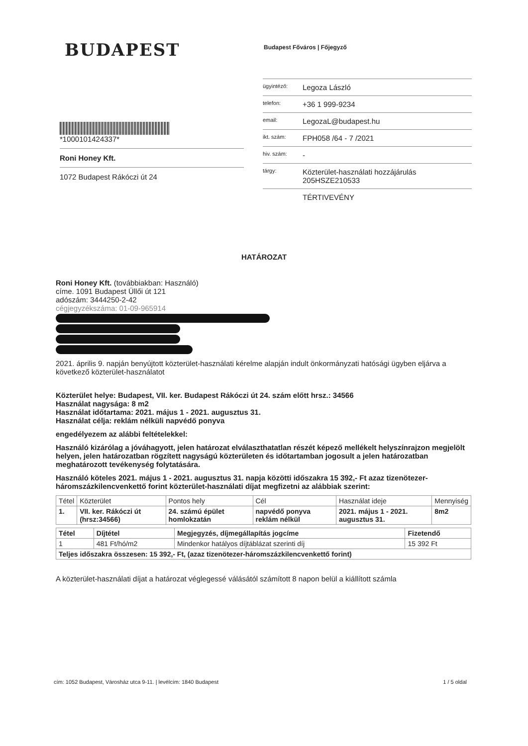BUDAPEST Budapest Főváros | Főjegyző
*1000101424337*
Roni Honey Kft.
1072 Budapest Rákóczi út 24
ügyintéző: Legoza László
telefon: +36 1 999-9234
email: LegozaL@budapest.hu
ikt. szám: FPH058 /64 - 7 /2021
hiv. szám: -
tárgy: Közterület-használati hozzájárulás
205HSZE210533
TÉRTIVEVÉNY
HATÁROZAT
Roni Honey Kft. (továbbiakban: Használó)
címe. 1091 Budapest Üllői út 121
adószám: 3444250-2-42
cégjegyzékszáma: 01-09-965914
2021. április 9. napján benyújtott közterület-használati kérelme alapján indult önkormányzati hatósági ügyben eljárva a következő közterület-használatot
Közterület helye: Budapest, VII. ker. Budapest Rákóczi út 24. szám előtt hrsz.: 34566
Használat nagysága: 8 m2
Használat időtartama: 2021. május 1 - 2021. augusztus 31.
Használat célja: reklám nélküli napvédő ponyva
engedélyezem az alábbi feltételekkel:
Használó kizárólag a jóváhagyott, jelen határozat elválaszthatatlan részét képező mellékelt helyszínrajzon megjelölt helyen, jelen határozatban rögzített nagyságú közterületen és időtartamban jogosult a jelen határozatban meghatározott tevékenység folytatására.
Használó köteles 2021. május 1 - 2021. augusztus 31. napja közötti időszakra 15 392,- Ft azaz tizenötezer-háromszázkilencvenkettő forint közterület-használati díjat megfizetni az alábbiak szerint:
| Tétel | Közterület | Pontos hely | Cél | Használat ideje | Mennyiség |
| --- | --- | --- | --- | --- | --- |
| 1. | VII. ker. Rákóczi út (hrsz:34566) | 24. számú épület homlokzatán | napvédő ponyva reklám nélkül | 2021. május 1 - 2021. augusztus 31. | 8m2 |
| Tétel | Díjtétel | Megjegyzés, díjmegállapítás jogcíme | Fizetendő |
| --- | --- | --- | --- |
| 1 | 481 Ft/hó/m2 | Mindenkor hatályos díjtáblázat szerinti díj | 15 392 Ft |
| Teljes időszakra összesen: 15 392,- Ft, (azaz tizenötezer-háromszázkilencvenkettő forint) | | | |
A közterület-használati díjat a határozat véglegessé válásától számított 8 napon belül a kiállított számla
cím: 1052 Budapest, Városház utca 9-11. | levélcím: 1840 Budapest 1 / 5 oldal